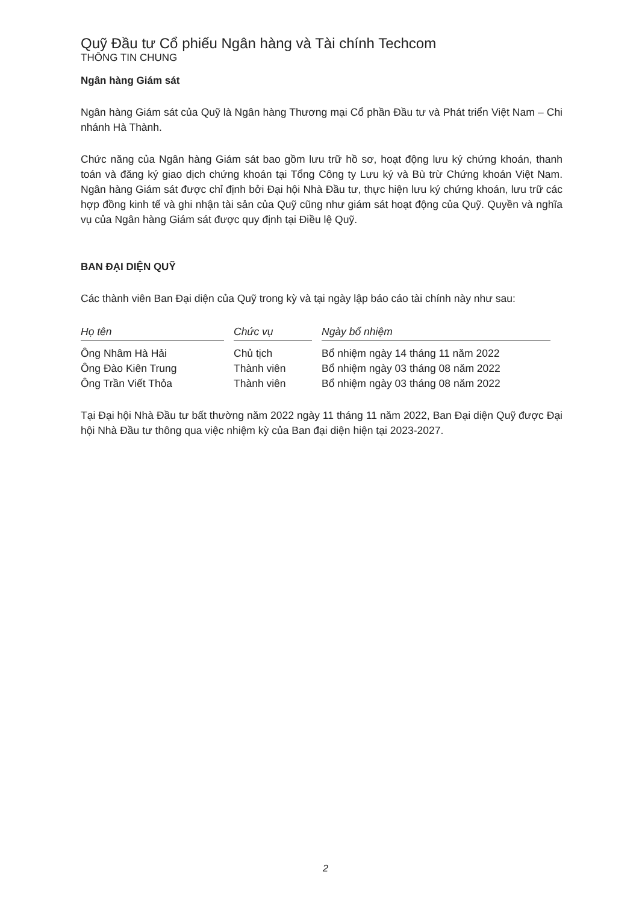Quỹ Đầu tư Cổ phiếu Ngân hàng và Tài chính Techcom
THÔNG TIN CHUNG
Ngân hàng Giám sát
Ngân hàng Giám sát của Quỹ là Ngân hàng Thương mại Cổ phần Đầu tư và Phát triển Việt Nam – Chi nhánh Hà Thành.
Chức năng của Ngân hàng Giám sát bao gồm lưu trữ hồ sơ, hoạt động lưu ký chứng khoán, thanh toán và đăng ký giao dịch chứng khoán tại Tổng Công ty Lưu ký và Bù trừ Chứng khoán Việt Nam. Ngân hàng Giám sát được chỉ định bởi Đại hội Nhà Đầu tư, thực hiện lưu ký chứng khoán, lưu trữ các hợp đồng kinh tế và ghi nhận tài sản của Quỹ cũng như giám sát hoạt động của Quỹ. Quyền và nghĩa vụ của Ngân hàng Giám sát được quy định tại Điều lệ Quỹ.
BAN ĐẠI DIỆN QUỸ
Các thành viên Ban Đại diện của Quỹ trong kỳ và tại ngày lập báo cáo tài chính này như sau:
| Họ tên | | Chức vụ | | Ngày bổ nhiệm |
| --- | --- | --- | --- | --- |
| Ông Nhâm Hà Hải | | Chủ tịch | | Bổ nhiệm ngày 14 tháng 11 năm 2022 |
| Ông Đào Kiên Trung | | Thành viên | | Bổ nhiệm ngày 03 tháng 08 năm 2022 |
| Ông Trần Viết Thỏa | | Thành viên | | Bổ nhiệm ngày 03 tháng 08 năm 2022 |
Tại Đại hội Nhà Đầu tư bất thường năm 2022 ngày 11 tháng 11 năm 2022, Ban Đại diện Quỹ được Đại hội Nhà Đầu tư thông qua việc nhiệm kỳ của Ban đại diện hiện tại 2023-2027.
2